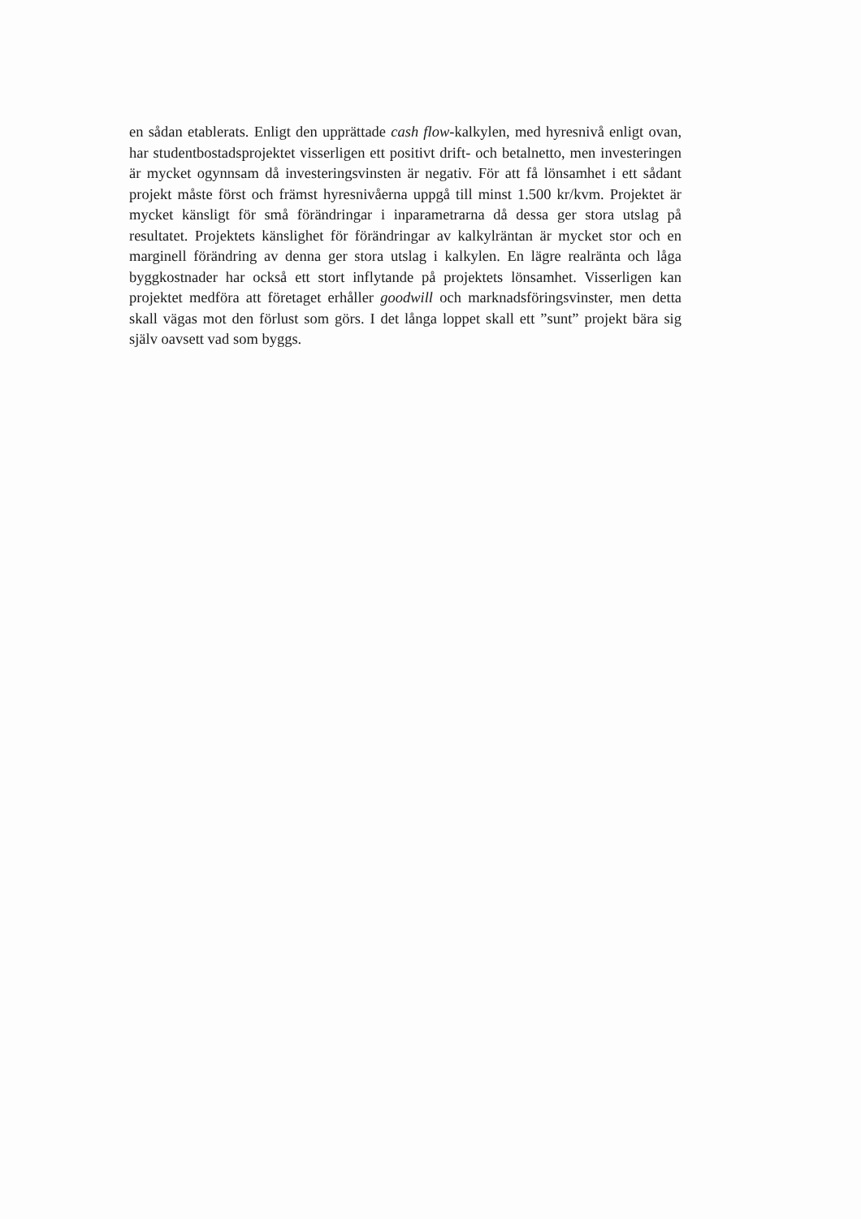en sådan etablerats. Enligt den upprättade cash flow-kalkylen, med hyresnivå enligt ovan, har studentbostadsprojektet visserligen ett positivt drift- och betalnetto, men investeringen är mycket ogynnsam då investeringsvinsten är negativ. För att få lönsamhet i ett sådant projekt måste först och främst hyresnivåerna uppgå till minst 1.500 kr/kvm. Projektet är mycket känsligt för små förändringar i inparametrarna då dessa ger stora utslag på resultatet. Projektets känslighet för förändringar av kalkylräntan är mycket stor och en marginell förändring av denna ger stora utslag i kalkylen. En lägre realränta och låga byggkostnader har också ett stort inflytande på projektets lönsamhet. Visserligen kan projektet medföra att företaget erhåller goodwill och marknadsföringsvinster, men detta skall vägas mot den förlust som görs. I det långa loppet skall ett ”sunt” projekt bära sig själv oavsett vad som byggs.